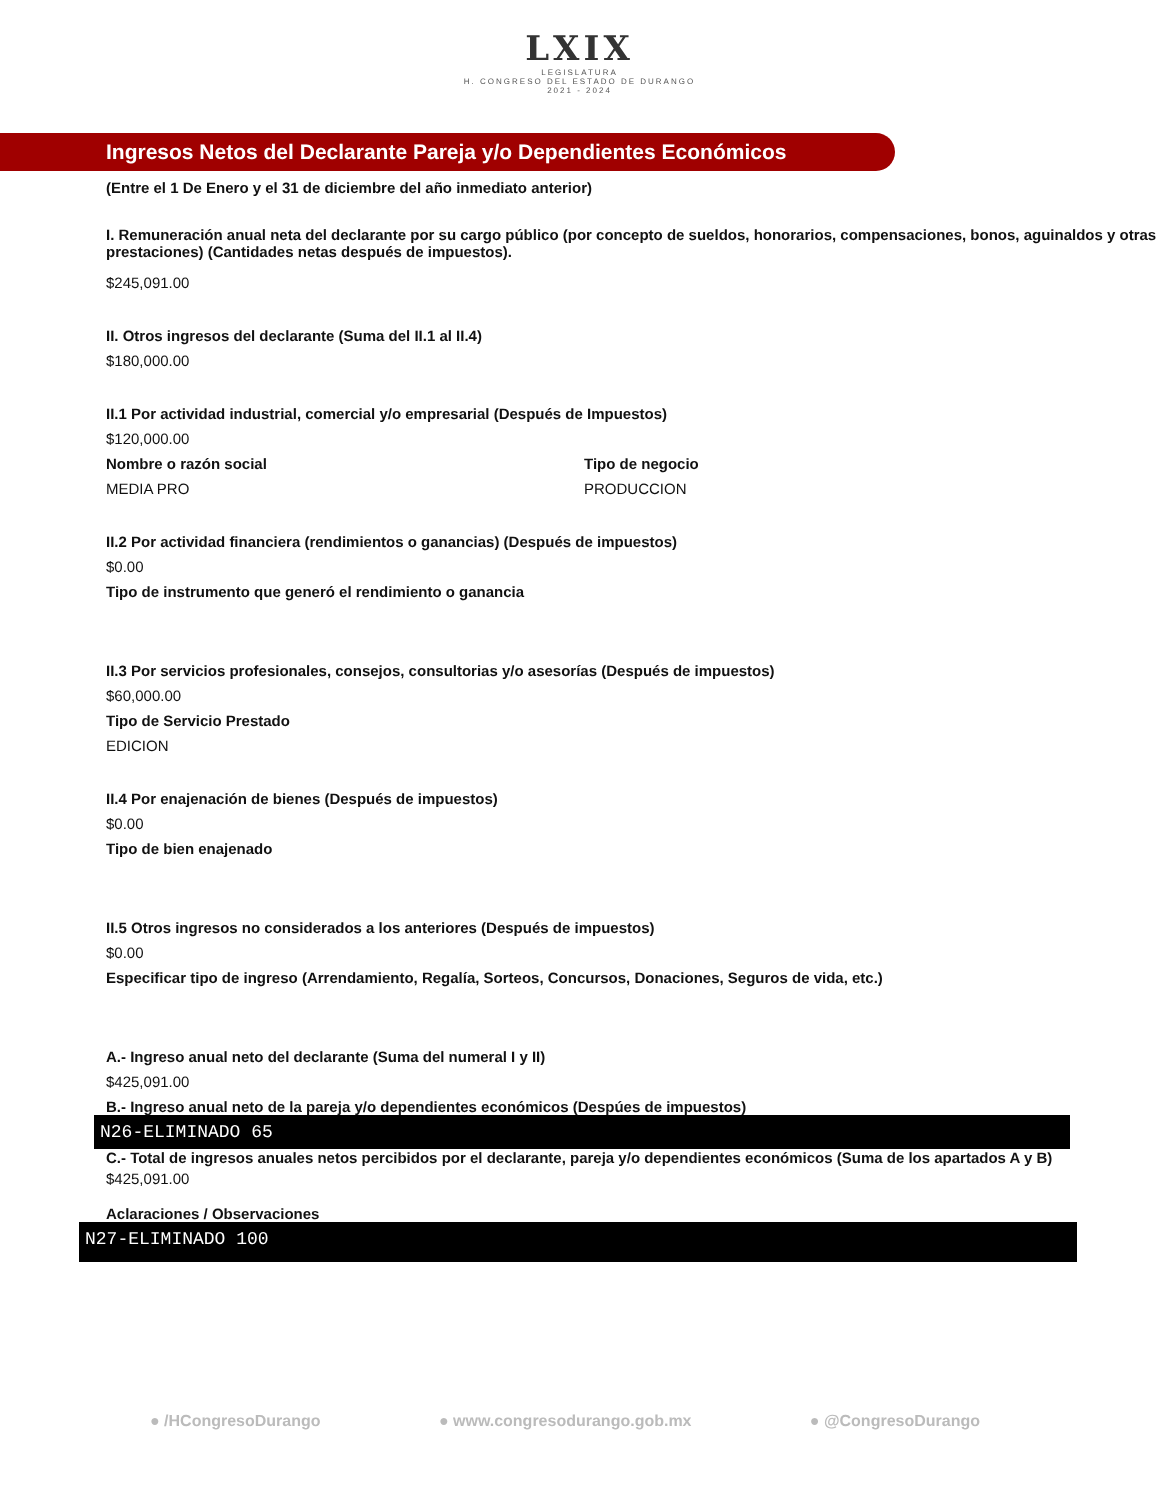LXIX
LEGISLATURA
H. CONGRESO DEL ESTADO DE DURANGO
2021 - 2024
Ingresos Netos del Declarante Pareja y/o Dependientes Económicos
(Entre el 1 De Enero y el 31 de diciembre del año inmediato anterior)
I. Remuneración anual neta del declarante por su cargo público (por concepto de sueldos, honorarios, compensaciones, bonos, aguinaldos y otras prestaciones) (Cantidades netas después de impuestos).
$245,091.00
II. Otros ingresos del declarante (Suma del II.1 al II.4)
$180,000.00
II.1 Por actividad industrial, comercial y/o empresarial (Después de Impuestos)
$120,000.00
Nombre o razón social
MEDIA PRO
Tipo de negocio
PRODUCCION
II.2 Por actividad financiera (rendimientos o ganancias) (Después de impuestos)
$0.00
Tipo de instrumento que generó el rendimiento o ganancia
II.3 Por servicios profesionales, consejos, consultorias y/o asesorías (Después de impuestos)
$60,000.00
Tipo de Servicio Prestado
EDICION
II.4 Por enajenación de bienes (Después de impuestos)
$0.00
Tipo de bien enajenado
II.5 Otros ingresos no considerados a los anteriores (Después de impuestos)
$0.00
Especificar tipo de ingreso (Arrendamiento, Regalía, Sorteos, Concursos, Donaciones, Seguros de vida, etc.)
A.- Ingreso anual neto del declarante (Suma del numeral I y II)
$425,091.00
B.- Ingreso anual neto de la pareja y/o dependientes económicos (Despúes de impuestos)
N26-ELIMINADO 65
C.- Total de ingresos anuales netos percibidos por el declarante, pareja y/o dependientes económicos (Suma de los apartados A y B)
$425,091.00
Aclaraciones / Observaciones
N27-ELIMINADO 100
● /HCongresoDurango ● www.congresodurango.gob.mx ● @CongresoDurango